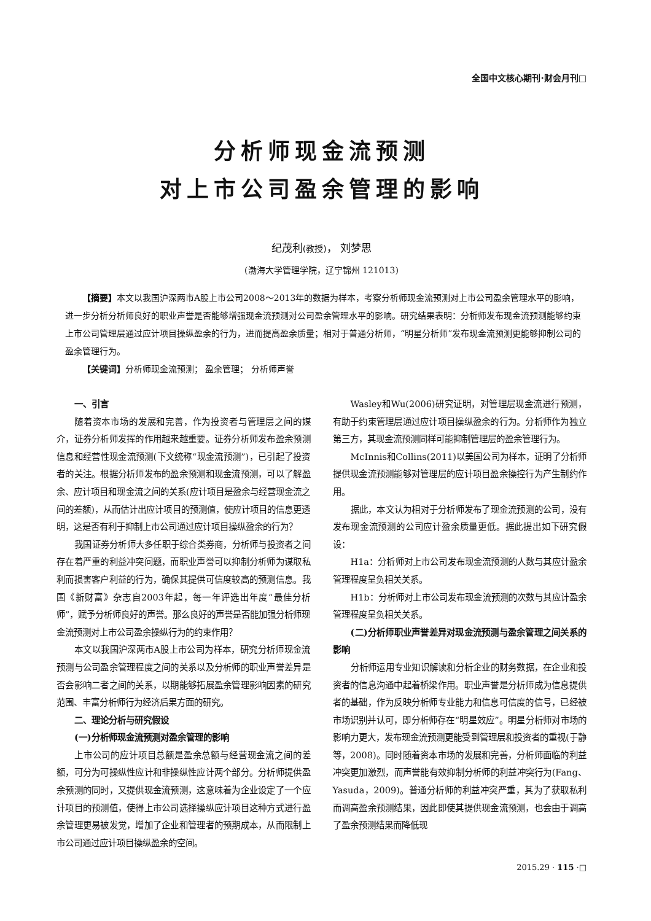全国中文核心期刊·财会月刊□
分析师现金流预测
对上市公司盈余管理的影响
纪茂利(教授)， 刘梦思
(渤海大学管理学院，辽宁锦州 121013)
【摘要】本文以我国沪深两市A股上市公司2008～2013年的数据为样本，考察分析师现金流预测对上市公司盈余管理水平的影响，进一步分析分析师良好的职业声誉是否能够增强现金流预测对公司盈余管理水平的影响。研究结果表明：分析师发布现金流预测能够约束上市公司管理层通过应计项目操纵盈余的行为，进而提高盈余质量；相对于普通分析师，“明星分析师”发布现金流预测更能够抑制公司的盈余管理行为。
【关键词】分析师现金流预测； 盈余管理； 分析师声誉
一、引言
随着资本市场的发展和完善，作为投资者与管理层之间的媒介，证券分析师发挥的作用越来越重要。证券分析师发布盈余预测信息和经营性现金流预测(下文统称“现金流预测”)，已引起了投资者的关注。根据分析师发布的盈余预测和现金流预测，可以了解盈余、应计项目和现金流之间的关系(应计项目是盈余与经营现金流之间的差额)，从而估计出应计项目的预测值，使应计项目的信息更透明，这是否有利于抑制上市公司通过应计项目操纵盈余的行为？
我国证券分析师大多任职于综合类券商，分析师与投资者之间存在着严重的利益冲突问题，而职业声誉可以抑制分析师为谋取私利而损害客户利益的行为，确保其提供可信度较高的预测信息。我国《新财富》杂志自2003年起，每一年评选出年度“最佳分析师”，赋予分析师良好的声誉。那么良好的声誉是否能加强分析师现金流预测对上市公司盈余操纵行为的约束作用？
本文以我国沪深两市A股上市公司为样本，研究分析师现金流预测与公司盈余管理程度之间的关系以及分析师的职业声誉差异是否会影响二者之间的关系，以期能够拓展盈余管理影响因素的研究范围、丰富分析师行为经济后果方面的研究。
二、理论分析与研究假设
(一)分析师现金流预测对盈余管理的影响
上市公司的应计项目总额是盈余总额与经营现金流之间的差额，可分为可操纵性应计和非操纵性应计两个部分。分析师提供盈余预测的同时，又提供现金流预测，这意味着为企业设定了一个应计项目的预测值，使得上市公司选择操纵应计项目这种方式进行盈余管理更易被发觉，增加了企业和管理者的预期成本，从而限制上市公司通过应计项目操纵盈余的空间。
Wasley和Wu(2006)研究证明，对管理层现金流进行预测，有助于约束管理层通过应计项目操纵盈余的行为。分析师作为独立第三方，其现金流预测同样可能抑制管理层的盈余管理行为。
McInnis和Collins(2011)以美国公司为样本，证明了分析师提供现金流预测能够对管理层的应计项目盈余操控行为产生制约作用。
据此，本文认为相对于分析师发布了现金流预测的公司，没有发布现金流预测的公司应计盈余质量更低。据此提出如下研究假设：
H1a：分析师对上市公司发布现金流预测的人数与其应计盈余管理程度呈负相关关系。
H1b：分析师对上市公司发布现金流预测的次数与其应计盈余管理程度呈负相关关系。
(二)分析师职业声誉差异对现金流预测与盈余管理之间关系的影响
分析师运用专业知识解读和分析企业的财务数据，在企业和投资者的信息沟通中起着桥梁作用。职业声誉是分析师成为信息提供者的基础，作为反映分析师专业能力和信息可信度的信号，已经被市场识别并认可，即分析师存在“明星效应”。明星分析师对市场的影响力更大，发布现金流预测更能受到管理层和投资者的重视(于静等，2008)。同时随着资本市场的发展和完善，分析师面临的利益冲突更加激烈，而声誉能有效抑制分析师的利益冲突行为(Fang、Yasuda，2009)。普通分析师的利益冲突严重，其为了获取私利而调高盈余预测结果，因此即使其提供现金流预测，也会由于调高了盈余预测结果而降低现
2015.29 · 115 ·□